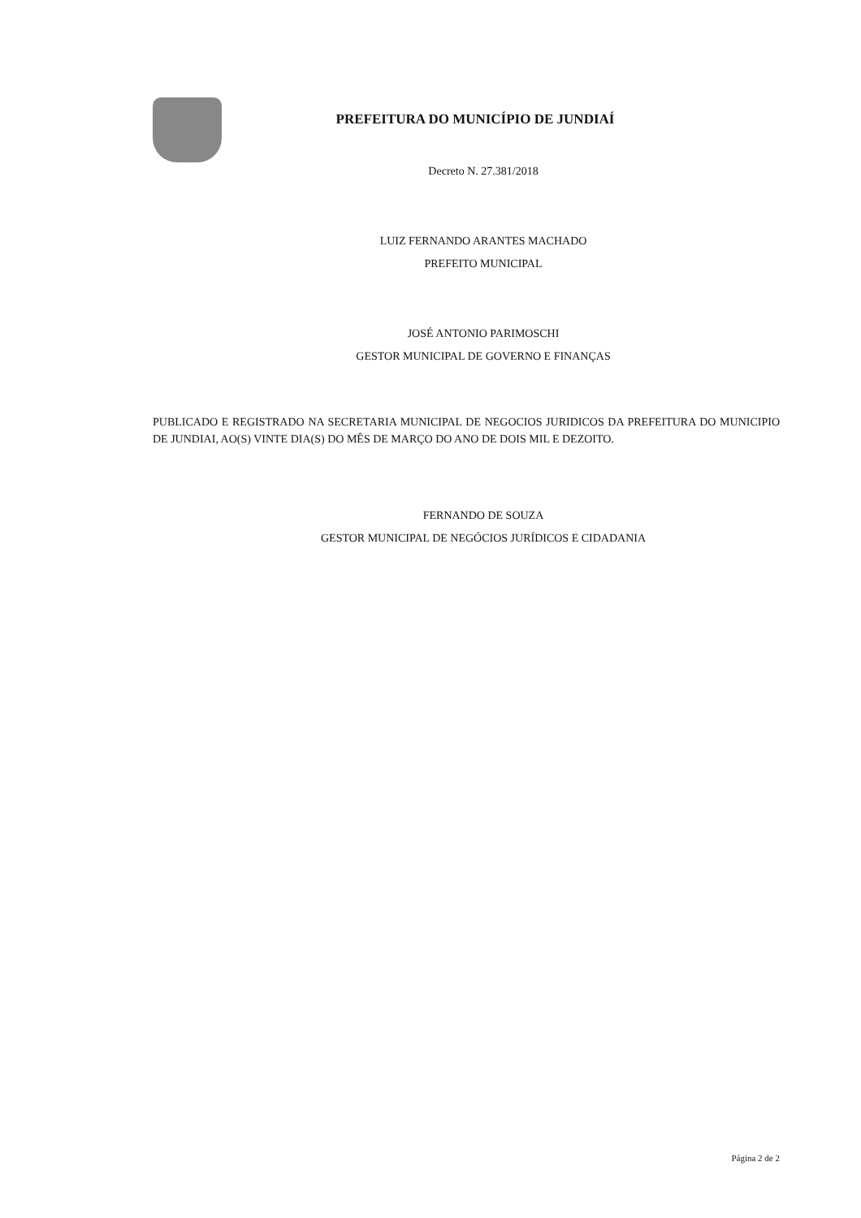PREFEITURA DO MUNICÍPIO DE JUNDIAÍ
Decreto N. 27.381/2018
LUIZ FERNANDO ARANTES MACHADO
PREFEITO MUNICIPAL
JOSÉ ANTONIO PARIMOSCHI
GESTOR MUNICIPAL DE GOVERNO E FINANÇAS
PUBLICADO E REGISTRADO NA SECRETARIA MUNICIPAL DE NEGOCIOS JURIDICOS DA PREFEITURA DO MUNICIPIO DE JUNDIAI, AO(S) VINTE DIA(S) DO MÊS DE MARÇO DO ANO DE DOIS MIL E DEZOITO.
FERNANDO DE SOUZA
GESTOR MUNICIPAL DE NEGÓCIOS JURÍDICOS E CIDADANIA
Página 2 de 2